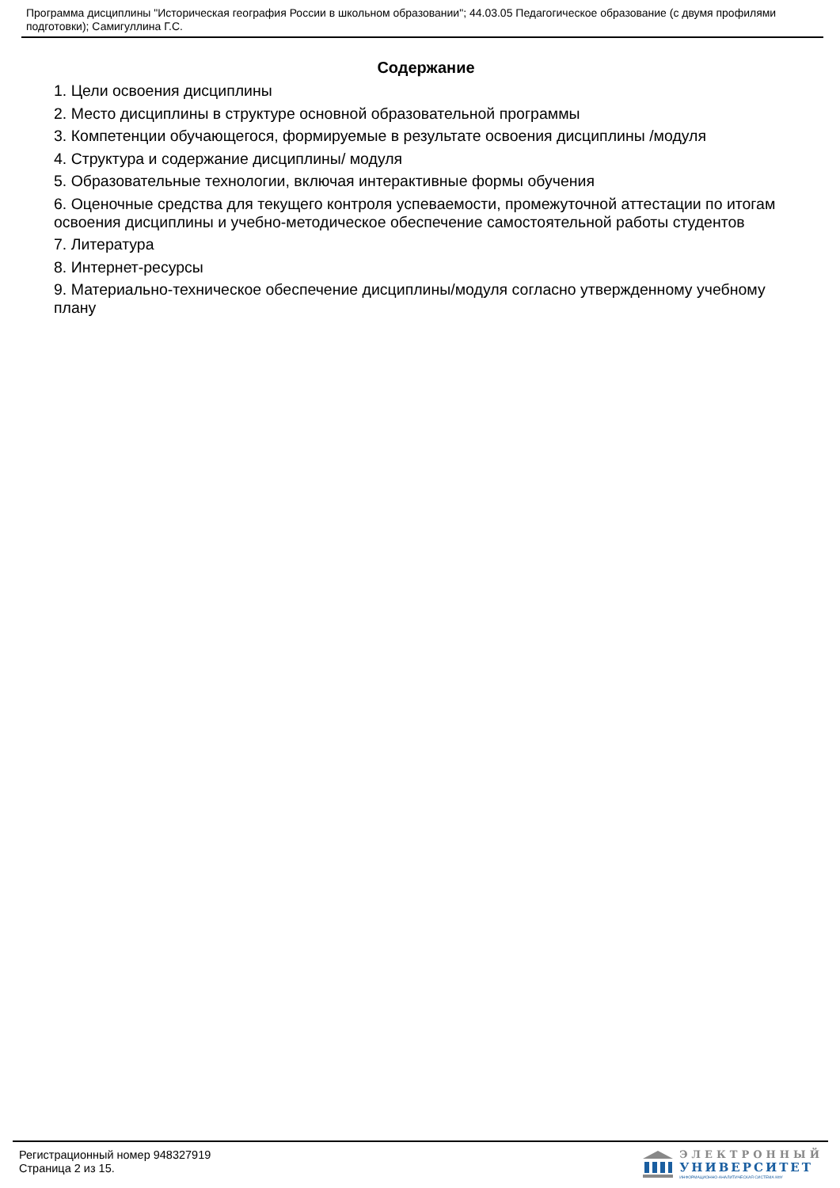Программа дисциплины "Историческая география России в школьном образовании"; 44.03.05 Педагогическое образование (с двумя профилями подготовки); Самигуллина Г.С.
Содержание
1. Цели освоения дисциплины
2. Место дисциплины в структуре основной образовательной программы
3. Компетенции обучающегося, формируемые в результате освоения дисциплины /модуля
4. Структура и содержание дисциплины/ модуля
5. Образовательные технологии, включая интерактивные формы обучения
6. Оценочные средства для текущего контроля успеваемости, промежуточной аттестации по итогам освоения дисциплины и учебно-методическое обеспечение самостоятельной работы студентов
7. Литература
8. Интернет-ресурсы
9. Материально-техническое обеспечение дисциплины/модуля согласно утвержденному учебному плану
Регистрационный номер 948327919
Страница 2 из 15.
ЭЛЕКТРОННЫЙ
УНИВЕРСИТЕТ
ИНФОРМАЦИОННО-АНАЛИТИЧЕСКАЯ СИСТЕМА КФУ